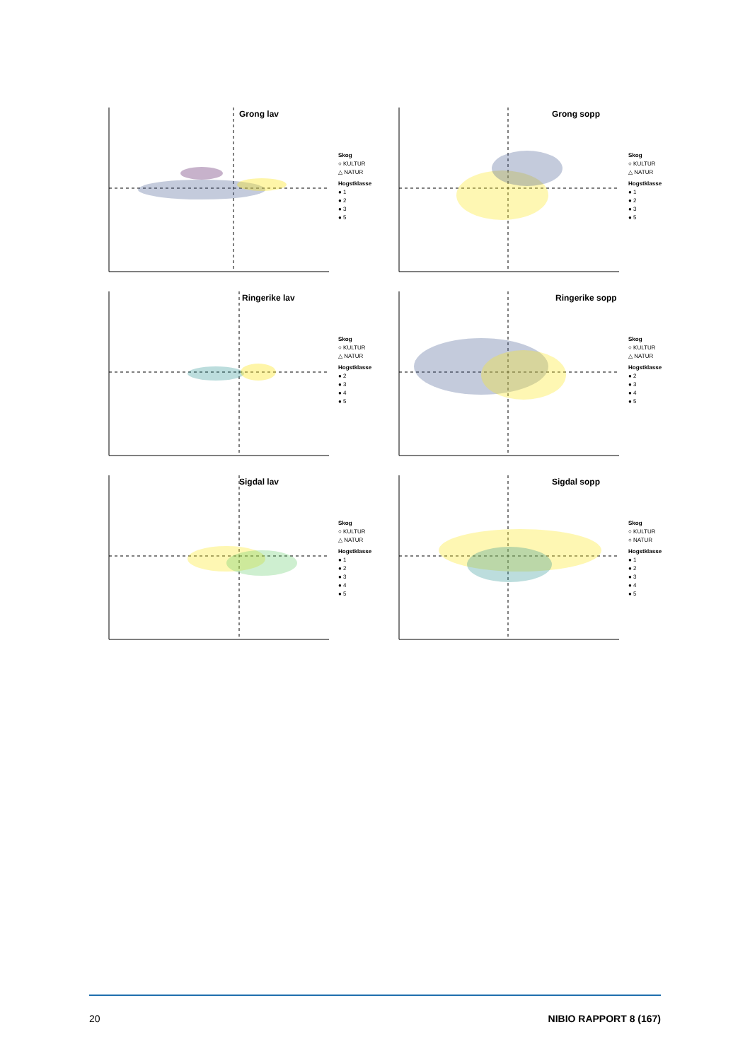Grong lav
Skog
○ KULTUR
△ NATUR
Hogstklasse
● 1
● 2
● 3
● 5
Grong sopp
Skog
○ KULTUR
△ NATUR
Hogstklasse
● 1
● 2
● 3
● 5
Ringerike lav
Skog
○ KULTUR
△ NATUR
Hogstklasse
● 2
● 3
● 4
● 5
Ringerike sopp
Skog
○ KULTUR
△ NATUR
Hogstklasse
● 2
● 3
● 4
● 5
Sigdal lav
Skog
○ KULTUR
△ NATUR
Hogstklasse
● 1
● 2
● 3
● 4
● 5
Sigdal sopp
Skog
○ KULTUR
○ NATUR
Hogstklasse
● 1
● 2
● 3
● 4
● 5
20 NIBIO RAPPORT 8 (167)